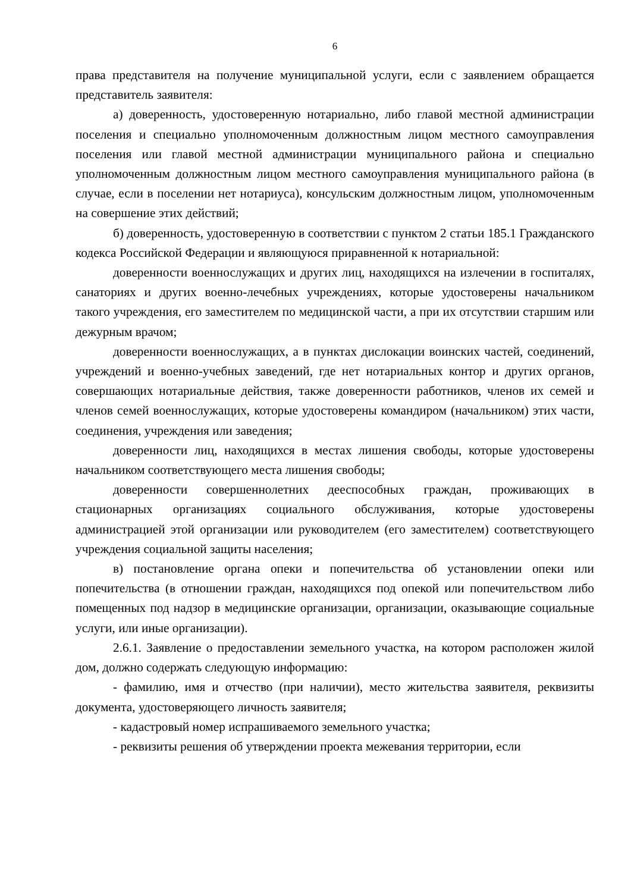6
права представителя на получение муниципальной услуги, если с заявлением обращается представитель заявителя:
а) доверенность, удостоверенную нотариально, либо главой местной администрации поселения и специально уполномоченным должностным лицом местного самоуправления поселения или главой местной администрации муниципального района и специально уполномоченным должностным лицом местного самоуправления муниципального района (в случае, если в поселении нет нотариуса), консульским должностным лицом, уполномоченным на совершение этих действий;
б) доверенность, удостоверенную в соответствии с пунктом 2 статьи 185.1 Гражданского кодекса Российской Федерации и являющуюся приравненной к нотариальной:
доверенности военнослужащих и других лиц, находящихся на излечении в госпиталях, санаториях и других военно-лечебных учреждениях, которые удостоверены начальником такого учреждения, его заместителем по медицинской части, а при их отсутствии старшим или дежурным врачом;
доверенности военнослужащих, а в пунктах дислокации воинских частей, соединений, учреждений и военно-учебных заведений, где нет нотариальных контор и других органов, совершающих нотариальные действия, также доверенности работников, членов их семей и членов семей военнослужащих, которые удостоверены командиром (начальником) этих части, соединения, учреждения или заведения;
доверенности лиц, находящихся в местах лишения свободы, которые удостоверены начальником соответствующего места лишения свободы;
доверенности совершеннолетних дееспособных граждан, проживающих в стационарных организациях социального обслуживания, которые удостоверены администрацией этой организации или руководителем (его заместителем) соответствующего учреждения социальной защиты населения;
в) постановление органа опеки и попечительства об установлении опеки или попечительства (в отношении граждан, находящихся под опекой или попечительством либо помещенных под надзор в медицинские организации, организации, оказывающие социальные услуги, или иные организации).
2.6.1. Заявление о предоставлении земельного участка, на котором расположен жилой дом, должно содержать следующую информацию:
- фамилию, имя и отчество (при наличии), место жительства заявителя, реквизиты документа, удостоверяющего личность заявителя;
- кадастровый номер испрашиваемого земельного участка;
- реквизиты решения об утверждении проекта межевания территории, если